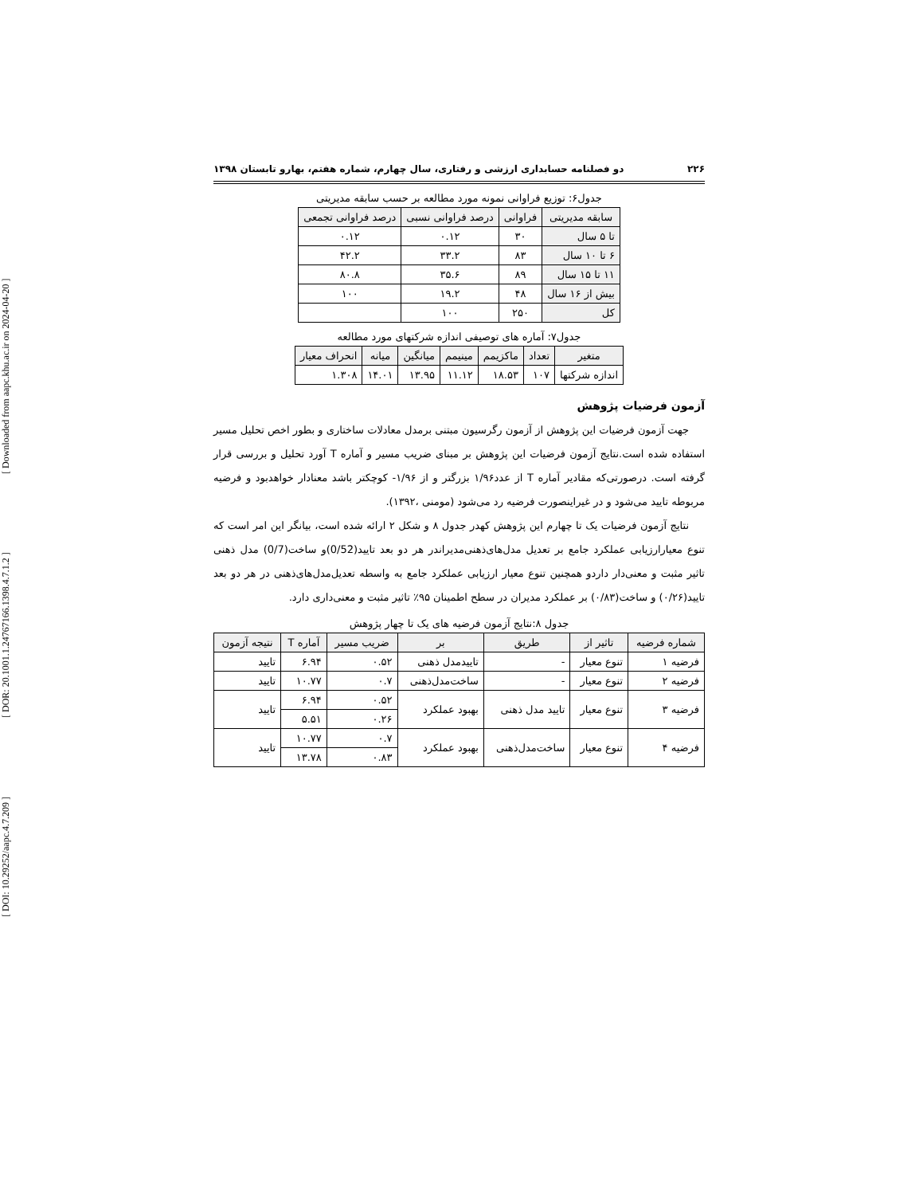[ DOI: 10.29252/aapc.4.7.209 ] [ DOR: 20.1001.1.24767166.1398.4.7.1.2 ] [ Downloaded from aapc.khu.ac.ir on 2024-04-20 ]
۲۲۶ دو فصلنامه حسابداری ارزشی و رفتاری، سال چهارم، شماره هفتم، بهارو تابستان ۱۳۹۸
جدول۶: توزیع فراوانی نمونه مورد مطالعه بر حسب سابقه مدیریتی
| سابقه مدیریتی | فراوانی | درصد فراوانی نسبی | درصد فراوانی تجمعی |
| --- | --- | --- | --- |
| تا ۵ سال | ۳۰ | ۰.۱۲ | ۰.۱۲ |
| ۶ تا ۱۰ سال | ۸۳ | ۳۳.۲ | ۴۲.۲ |
| ۱۱ تا ۱۵ سال | ۸۹ | ۳۵.۶ | ۸۰.۸ |
| بیش از ۱۶ سال | ۴۸ | ۱۹.۲ | ۱۰۰ |
| کل | ۲۵۰ | ۱۰۰ | |
جدول۷: آماره های توصیفی اندازه شرکتهای مورد مطالعه
| متغیر | تعداد | ماکزیمم | مینیمم | میانگین | میانه | انحراف معیار |
| --- | --- | --- | --- | --- | --- | --- |
| اندازه شرکتها | ۱۰۷ | ۱۸.۵۳ | ۱۱.۱۲ | ۱۳.۹۵ | ۱۴.۰۱ | ۱.۳۰۸ |
آزمون فرضیات پژوهش
جهت آزمون فرضیات این پژوهش از آزمون رگرسیون مبتنی برمدل معادلات ساختاری و بطور اخص تحلیل مسیر استفاده شده است.نتایج آزمون فرضیات این پژوهش بر مبنای ضریب مسیر و آماره T آورد تحلیل و بررسی قرار گرفته است. درصورتی‌که مقادیر آماره T از عدد۱/۹۶ بزرگتر و از ۱/۹۶- کوچکتر باشد معنادار خواهدبود و فرضیه مربوطه تایید می‌شود و در غیراینصورت فرضیه رد می‌شود (مومنی ،۱۳۹۲).
نتایج آزمون فرضیات یک تا چهارم این پژوهش کهدر جدول ۸ و شکل ۲ ارائه شده است، بیانگر این امر است که تنوع معیارارزیابی عملکرد جامع بر تعدیل مدل‌های‌ذهنی‌مدیراندر هر دو بعد تایید(0/52)و ساخت(0/7) مدل ذهنی تاثیر مثبت و معنی‌دار داردو همچنین تنوع معیار ارزیابی عملکرد جامع به واسطه تعدیل‌مدل‌های‌ذهنی در هر دو بعد تایید(۰/۲۶) و ساخت(۰/۸۳) بر عملکرد مدیران در سطح اطمینان ۹۵٪ تاثیر مثبت و معنی‌داری دارد.
جدول ۸:نتایج آزمون فرضیه های یک تا چهار پژوهش
| شماره فرضیه | تاثیر از | طریق | بر | ضریب مسیر | آماره T | نتیجه آزمون |
| --- | --- | --- | --- | --- | --- | --- |
| فرضیه ۱ | تنوع معیار | - | تاییدمدل ذهنی | ۰.۵۲ | ۶.۹۴ | تایید |
| فرضیه ۲ | تنوع معیار | - | ساخت‌مدل‌ذهنی | ۰.۷ | ۱۰.۷۷ | تایید |
| فرضیه ۳ | تنوع معیار | تایید مدل ذهنی | بهبود عملکرد | ۰.۵۲ | ۶.۹۴ | تایید |
| | | | | ۰.۲۶ | ۵.۵۱ | |
| فرضیه ۴ | تنوع معیار | ساخت‌مدل‌ذهنی | بهبود عملکرد | ۰.۷ | ۱۰.۷۷ | تایید |
| | | | | ۰.۸۳ | ۱۳.۷۸ | |